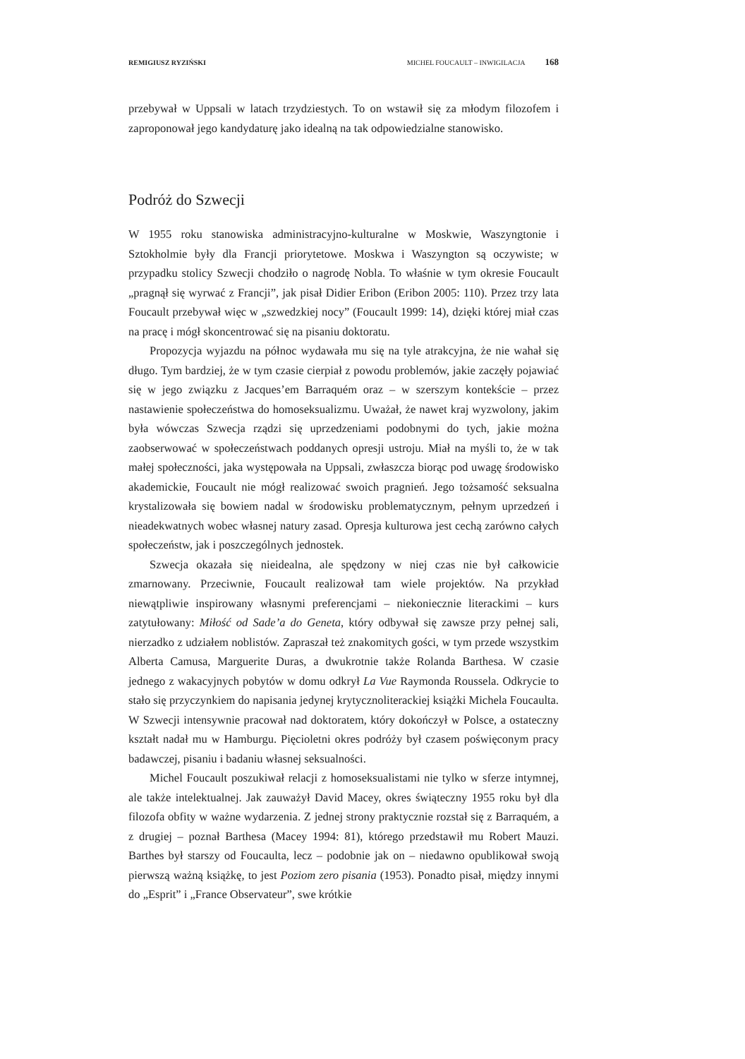REMIGIUSZ RYZIŃSKI MICHEL FOUCAULT – INWIGILACJA 168
przebywał w Uppsali w latach trzydziestych. To on wstawił się za młodym filozofem i zaproponował jego kandydaturę jako idealną na tak odpowiedzialne stanowisko.
Podróż do Szwecji
W 1955 roku stanowiska administracyjno-kulturalne w Moskwie, Waszyngtonie i Sztokholmie były dla Francji priorytetowe. Moskwa i Waszyngton są oczywiste; w przypadku stolicy Szwecji chodziło o nagrodę Nobla. To właśnie w tym okresie Foucault „pragnął się wyrwać z Francji”, jak pisał Didier Eribon (Eribon 2005: 110). Przez trzy lata Foucault przebywał więc w „szwedzkiej nocy” (Foucault 1999: 14), dzięki której miał czas na pracę i mógł skoncentrować się na pisaniu doktoratu.
Propozycja wyjazdu na północ wydawała mu się na tyle atrakcyjna, że nie wahał się długo. Tym bardziej, że w tym czasie cierpiał z powodu problemów, jakie zaczęły pojawiać się w jego związku z Jacques’em Barraquém oraz – w szerszym kontekście – przez nastawienie społeczeństwa do homoseksualizmu. Uważał, że nawet kraj wyzwolony, jakim była wówczas Szwecja rządzi się uprzedzeniami podobnymi do tych, jakie można zaobserwować w społeczeństwach poddanych opresji ustroju. Miał na myśli to, że w tak małej społeczności, jaka występowała na Uppsali, zwłaszcza biorąc pod uwagę środowisko akademickie, Foucault nie mógł realizować swoich pragnień. Jego tożsamość seksualna krystalizowała się bowiem nadal w środowisku problematycznym, pełnym uprzedzeń i nieadekwatnych wobec własnej natury zasad. Opresja kulturowa jest cechą zarówno całych społeczeństw, jak i poszczególnych jednostek.
Szwecja okazała się nieidealna, ale spędzony w niej czas nie był całkowicie zmarnowany. Przeciwnie, Foucault realizował tam wiele projektów. Na przykład niewątpliwie inspirowany własnymi preferencjami – niekoniecznie literackimi – kurs zatytułowany: Miłość od Sade’a do Geneta, który odbywał się zawsze przy pełnej sali, nierzadko z udziałem noblistów. Zapraszał też znakomitych gości, w tym przede wszystkim Alberta Camusa, Marguerite Duras, a dwukrotnie także Rolanda Barthesa. W czasie jednego z wakacyjnych pobytów w domu odkrył La Vue Raymonda Roussela. Odkrycie to stało się przyczynkiem do napisania jedynej krytycznoliterackiej książki Michela Foucaulta. W Szwecji intensywnie pracował nad doktoratem, który dokończył w Polsce, a ostateczny kształt nadał mu w Hamburgu. Pięcioletni okres podróży był czasem poświęconym pracy badawczej, pisaniu i badaniu własnej seksualności.
Michel Foucault poszukiwał relacji z homoseksualistami nie tylko w sferze intymnej, ale także intelektualnej. Jak zauważył David Macey, okres świąteczny 1955 roku był dla filozofa obfity w ważne wydarzenia. Z jednej strony praktycznie rozstał się z Barraquém, a z drugiej – poznał Barthesa (Macey 1994: 81), którego przedstawił mu Robert Mauzi. Barthes był starszy od Foucaulta, lecz – podobnie jak on – niedawno opublikował swoją pierwszą ważną książkę, to jest Poziom zero pisania (1953). Ponadto pisał, między innymi do „Esprit” i „France Observateur”, swe krótkie